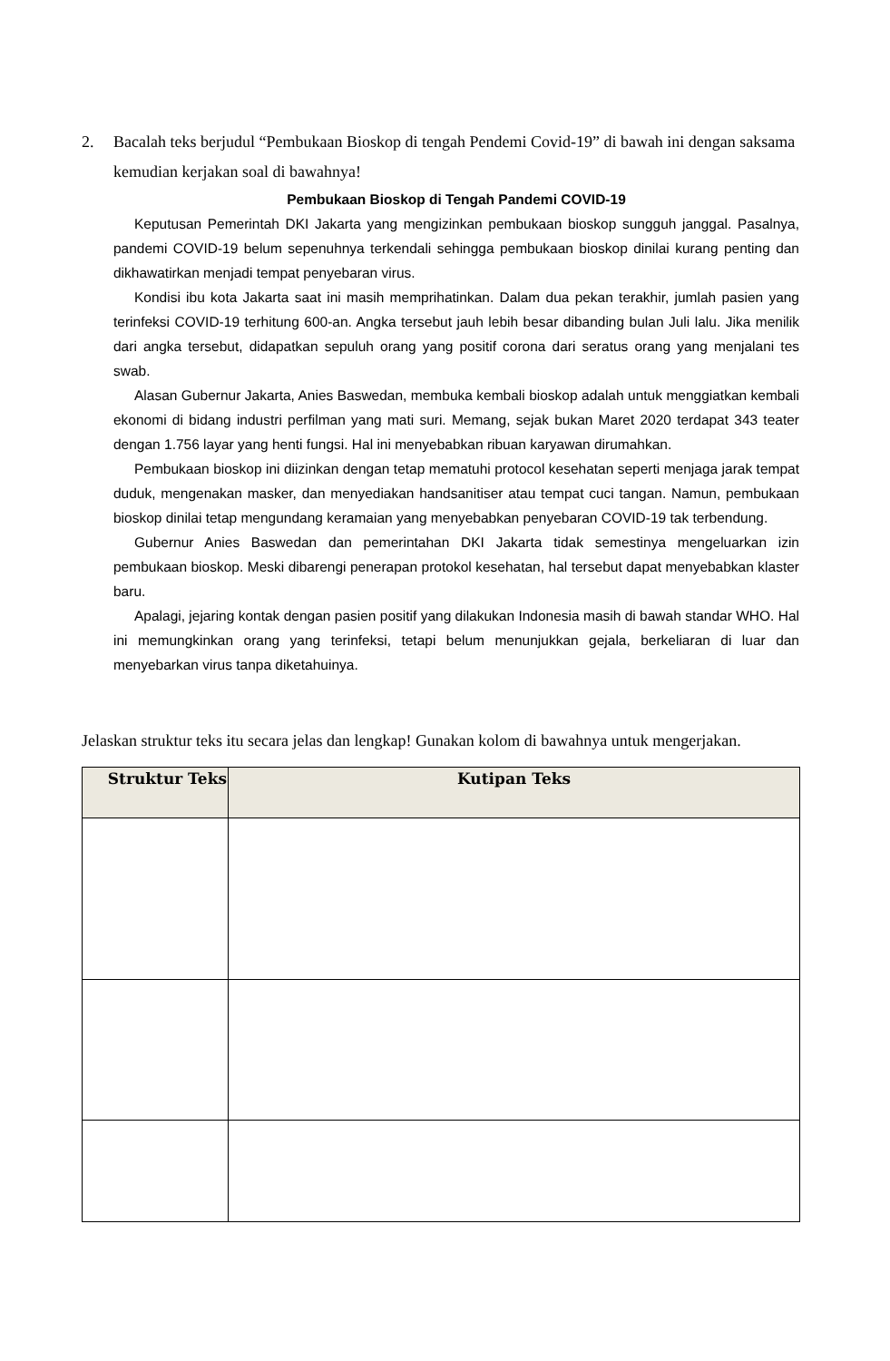2. Bacalah teks berjudul “Pembukaan Bioskop di tengah Pendemi Covid-19” di bawah ini dengan saksama kemudian kerjakan soal di bawahnya!
Pembukaan Bioskop di Tengah Pandemi COVID-19
Keputusan Pemerintah DKI Jakarta yang mengizinkan pembukaan bioskop sungguh janggal. Pasalnya, pandemi COVID-19 belum sepenuhnya terkendali sehingga pembukaan bioskop dinilai kurang penting dan dikhawatirkan menjadi tempat penyebaran virus.
Kondisi ibu kota Jakarta saat ini masih memprihatinkan. Dalam dua pekan terakhir, jumlah pasien yang terinfeksi COVID-19 terhitung 600-an. Angka tersebut jauh lebih besar dibanding bulan Juli lalu. Jika menilik dari angka tersebut, didapatkan sepuluh orang yang positif corona dari seratus orang yang menjalani tes swab.
Alasan Gubernur Jakarta, Anies Baswedan, membuka kembali bioskop adalah untuk menggiatkan kembali ekonomi di bidang industri perfilman yang mati suri. Memang, sejak bukan Maret 2020 terdapat 343 teater dengan 1.756 layar yang henti fungsi. Hal ini menyebabkan ribuan karyawan dirumahkan.
Pembukaan bioskop ini diizinkan dengan tetap mematuhi protocol kesehatan seperti menjaga jarak tempat duduk, mengenakan masker, dan menyediakan handsanitiser atau tempat cuci tangan. Namun, pembukaan bioskop dinilai tetap mengundang keramaian yang menyebabkan penyebaran COVID-19 tak terbendung.
Gubernur Anies Baswedan dan pemerintahan DKI Jakarta tidak semestinya mengeluarkan izin pembukaan bioskop. Meski dibarengi penerapan protokol kesehatan, hal tersebut dapat menyebabkan klaster baru.
Apalagi, jejaring kontak dengan pasien positif yang dilakukan Indonesia masih di bawah standar WHO. Hal ini memungkinkan orang yang terinfeksi, tetapi belum menunjukkan gejala, berkeliaran di luar dan menyebarkan virus tanpa diketahuinya.
Jelaskan struktur teks itu secara jelas dan lengkap! Gunakan kolom di bawahnya untuk mengerjakan.
| Struktur Teks | Kutipan Teks |
| --- | --- |